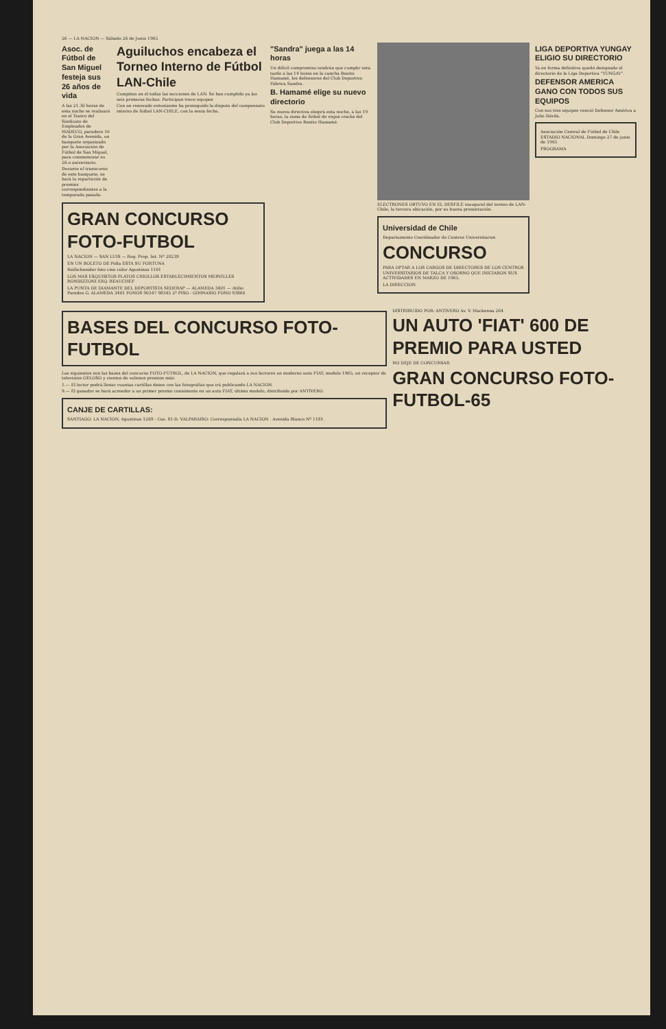26 — LA NACION — Sábado 26 de Junio 1965
Asoc. de Fútbol de San Miguel festeja sus 26 años de vida
A las 21.30 horas de esta noche se realizará en el Teatro del Sindicato de Empleados de MADECO, paradero 10 de la Gran Avenida, un banquete organizado por la Asociación de Fútbol de San Miguel, para conmemorar su 26.o aniversario.
Durante el transcurso de este banquete, se hará la repartición de premios correspondientes a la temporada pasada.
Aguiluchos encabeza el Torneo Interno de Fútbol LAN-Chile
Compiten en él todas las secciones de LAN. Se han cumplido ya las seis primeras fechas. Participan trece equipos
Con un renovado entusiasmo ha proseguido la disputa del campeonato interno de fútbol LAN-CHILE, con la sexta fecha.
GRAN CONCURSO FOTO-FUTBOL
LA NACION — SAN LUIS — Reg. Prop. Int. Nº 28239
EN UN BOLETO DE Polla ESTA SU FORTUNA
Reifschneider foto cine color Agustinas 1161
LOS MAS EXQUISITOS PLATOS CRIOLLOS ESTABLECIMIENTOS MERVILLES RONDIZZONI ESQ. BEAUCHEF
LA PUNTA DE DIAMANTE DEL DEPORTISTA SEDERAP — ALAMEDA 3401 — Atilio Paredes G. ALAMEDA 3401 FONOS 90347 98345 2º PISO - GIMNASIO FONO 93860
"Sandra" juega a las 14 horas
Un difícil compromiso tendrán que cumplir esta tarde a las 14 horas en la cancha Benito Hamamé, los defensores del Club Deportivo Fábrica Sandra.
B. Hamamé elige su nuevo directorio
Su nueva directiva elegirá esta noche, a las 19 horas, la rama de fútbol de viejos cracks del Club Deportivo Benito Hamamé.
ELECTRONES OBTUVO EN EL DESFILE inaugural del torneo de LAN-Chile, la tercera ubicación, por su buena presentación.
Universidad de Chile
Departamento Coordinador de Centros Universitarios
CONCURSO
PARA OPTAR A LOS CARGOS DE DIRECTORES DE LOS CENTROS UNIVERSITARIOS DE TALCA Y OSORNO QUE INICIARON SUS ACTIVIDADES EN MARZO DE 1965.
LA DIRECCION
LIGA DEPORTIVA YUNGAY ELIGIO SU DIRECTORIO
Ya en forma definitiva quedó designado el directorio de la Liga Deportiva "YUNGAY".
DEFENSOR AMERICA GANO CON TODOS SUS EQUIPOS
Con sus tres equipos venció Defensor América a Julio Dávila.
Asociación Central de Fútbol de Chile ESTADIO NACIONAL Domingo 27 de junio de 1965
PROGRAMA
BASES DEL CONCURSO FOTO-FUTBOL
Las siguientes son las bases del concurso FOTO-FUTBOL, de LA NACION, que regalará a sus lectores un moderno auto FIAT, modelo 1965, un receptor de televisión GELOSO y cientos de valiosos premios más:
1.— El lector podrá llenar cuantas cartillas desee con las fotografías que irá publicando LA NACION.
9.— El ganador se hará acreedor a un primer premio consistente en un auto FIAT, último modelo, distribuido por ANTIVERO.
CANJE DE CARTILLAS:
SANTIAGO: LA NACION, Agustinas 1269 - Cas. 81-D. VALPARAISO: Corresponsalía LA NACION . Avenida Blanco Nº 1181.
DISTRIBUIDO POR: ANTIVERO Av. V. Mackenna 264
UN AUTO 'FIAT' 600 DE PREMIO PARA USTED
NO DEJE DE CONCURSAR
GRAN CONCURSO FOTO-FUTBOL-65